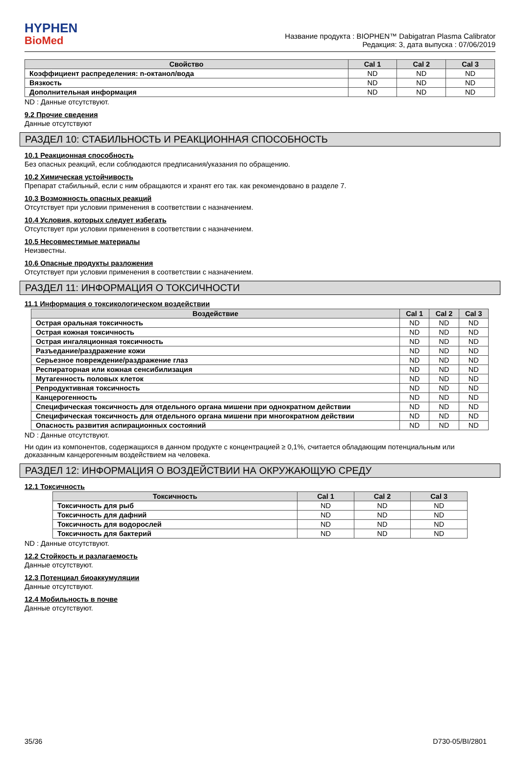HYPHEN
BioMed
Название продукта : BIOPHEN™ Dabigatran Plasma Calibrator
Редакция: 3, дата выпуска : 07/06/2019
| Свойство | Cal 1 | Cal 2 | Cal 3 |
| --- | --- | --- | --- |
| Коэффициент распределения: n-октанол/вода | ND | ND | ND |
| Вязкость | ND | ND | ND |
| Дополнительная информация | ND | ND | ND |
ND : Данные отсутствуют.
9.2 Прочие сведения
Данные отсутствуют
РАЗДЕЛ 10: СТАБИЛЬНОСТЬ И РЕАКЦИОННАЯ СПОСОБНОСТЬ
10.1 Реакционная способность
Без опасных реакций, если соблюдаются предписания/указания по обращению.
10.2 Химическая устойчивость
Препарат стабильный, если с ним обращаются и хранят его так. как рекомендовано в разделе 7.
10.3 Возможность опасных реакций
Отсутствует при условии применения в соответствии с назначением.
10.4 Условия, которых следует избегать
Отсутствует при условии применения в соответствии с назначением.
10.5 Несовместимые материалы
Неизвестны.
10.6 Опасные продукты разложения
Отсутствует при условии применения в соответствии с назначением.
РАЗДЕЛ 11: ИНФОРМАЦИЯ О ТОКСИЧНОСТИ
11.1 Информация о токсикологическом воздействии
| Воздействие | Cal 1 | Cal 2 | Cal 3 |
| --- | --- | --- | --- |
| Острая оральная токсичность | ND | ND | ND |
| Острая кожная токсичность | ND | ND | ND |
| Острая ингаляционная токсичность | ND | ND | ND |
| Разъедание/раздражение кожи | ND | ND | ND |
| Серьезное повреждение/раздражение глаз | ND | ND | ND |
| Респираторная или кожная сенсибилизация | ND | ND | ND |
| Мутагенность половых клеток | ND | ND | ND |
| Репродуктивная токсичность | ND | ND | ND |
| Канцерогенность | ND | ND | ND |
| Специфическая токсичность для отдельного органа мишени при однократном действии | ND | ND | ND |
| Специфическая токсичность для отдельного органа мишени при многократном действии | ND | ND | ND |
| Опасность развития аспирационных состояний | ND | ND | ND |
ND : Данные отсутствуют.
Ни один из компонентов, содержащихся в данном продукте с концентрацией ≥ 0,1%, считается обладающим потенциальным или доказанным канцерогенным воздействием на человека.
РАЗДЕЛ 12: ИНФОРМАЦИЯ О ВОЗДЕЙСТВИИ НА ОКРУЖАЮЩУЮ СРЕДУ
12.1 Токсичность
| Токсичность | Cal 1 | Cal 2 | Cal 3 |
| --- | --- | --- | --- |
| Токсичность для рыб | ND | ND | ND |
| Токсичность для дафний | ND | ND | ND |
| Токсичность для водорослей | ND | ND | ND |
| Токсичность для бактерий | ND | ND | ND |
ND : Данные отсутствуют.
12.2 Стойкость и разлагаемость
Данные отсутствуют.
12.3 Потенциал биоаккумуляции
Данные отсутствуют.
12.4 Мобильность в почве
Данные отсутствуют.
35/36 D730-05/BI/2801